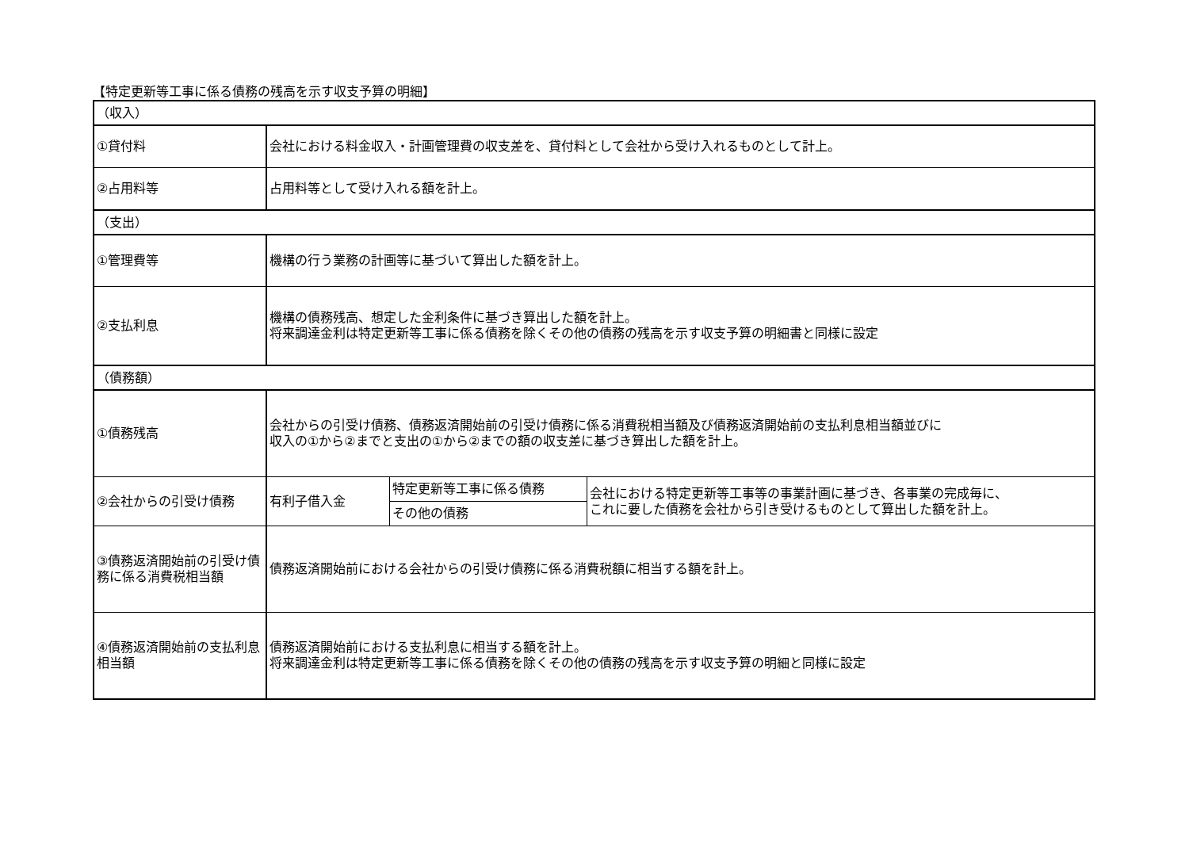【特定更新等工事に係る債務の残高を示す収支予算の明細】
| （収入） | | | |
| ①貸付料 | 会社における料金収入・計画管理費の収支差を、貸付料として会社から受け入れるものとして計上。 | | |
| ②占用料等 | 占用料等として受け入れる額を計上。 | | |
| （支出） | | | |
| ①管理費等 | 機構の行う業務の計画等に基づいて算出した額を計上。 | | |
| ②支払利息 | 機構の債務残高、想定した金利条件に基づき算出した額を計上。 将来調達金利は特定更新等工事に係る債務を除くその他の債務の残高を示す収支予算の明細書と同様に設定 | | |
| （債務額） | | | |
| ①債務残高 | 会社からの引受け債務、債務返済開始前の引受け債務に係る消費税相当額及び債務返済開始前の支払利息相当額並びに 収入の①から②までと支出の①から②までの額の収支差に基づき算出した額を計上。 | | |
| ②会社からの引受け債務 | 有利子借入金 | 特定更新等工事に係る債務 | 会社における特定更新等工事等の事業計画に基づき、各事業の完成毎に、 これに要した債務を会社から引き受けるものとして算出した額を計上。 |
| | | その他の債務 | |
| ③債務返済開始前の引受け債務に係る消費税相当額 | 債務返済開始前における会社からの引受け債務に係る消費税額に相当する額を計上。 | | |
| ④債務返済開始前の支払利息相当額 | 債務返済開始前における支払利息に相当する額を計上。 将来調達金利は特定更新等工事に係る債務を除くその他の債務の残高を示す収支予算の明細と同様に設定 | | |